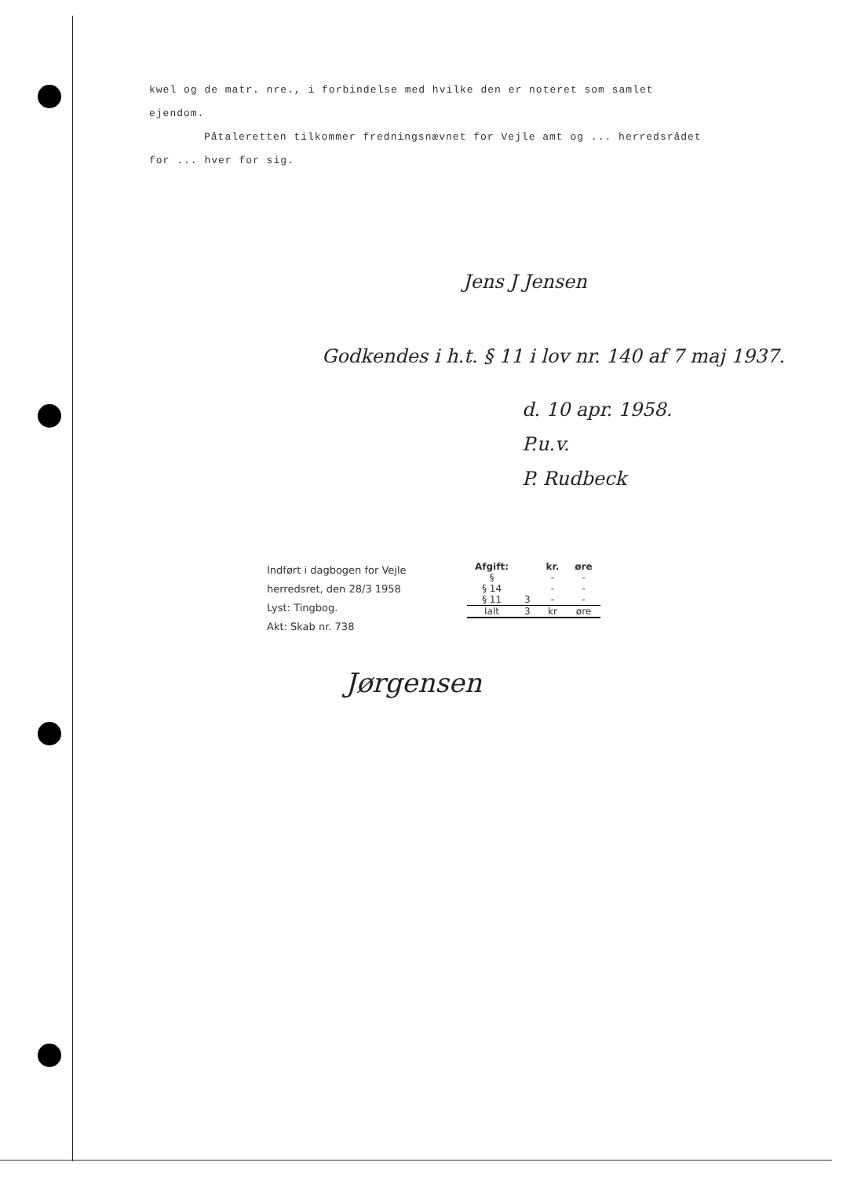kwel og de matr. nre., i forbindelse med hvilke den er noteret som samlet ejendom.
Påtaleretten tilkommer fredningsnævnet for Vejle amt og ... herredsrådet for ... hver for sig.
Jens J Jensen
Godkendes i h.t. § 11 i lov nr. 140 af 7 maj 1937.
d. 10 apr. 1958.
P.u.v.
P. Rudbeck
Indført i dagbogen for Vejle
herredsret, den 28/3 1958
Lyst: Tingbog.
Akt: Skab nr. 738
| Afgift: | | kr. | øre |
| --- | --- | --- | --- |
| § | | - | - |
| § 14 | | - | - |
| § 11 | 3 | - | - |
| Ialt | 3 | kr | øre |
Jørgensen